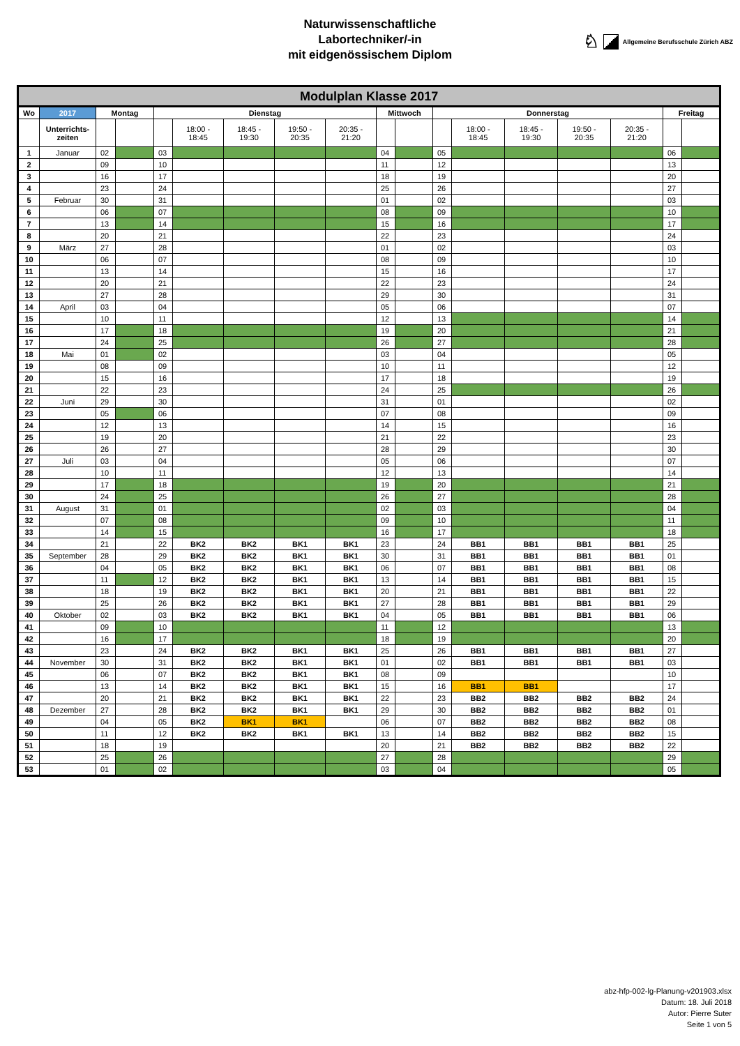Naturwissenschaftliche
Labortechniker/-in
mit eidgenössischem Diplom
♘ Allgemeine Berufsschule Zürich ABZ
| Modulplan Klasse 2017 | | | | | | | | | | | | | | | | | |
| --- | --- | --- | --- | --- | --- | --- | --- | --- | --- | --- | --- | --- | --- | --- | --- | --- | --- |
| Wo | 2017 | Montag | | Dienstag | | | | | Mittwoch | | Donnerstag | | | | | Freitag | |
| | Unterrichts- zeiten | | | | 18:00 - 18:45 | 18:45 - 19:30 | 19:50 - 20:35 | 20:35 - 21:20 | | | | 18:00 - 18:45 | 18:45 - 19:30 | 19:50 - 20:35 | 20:35 - 21:20 | | |
| 1 | Januar | 02 | | 03 | | | | | 04 | | 05 | | | | | 06 | |
| 2 | | 09 | | 10 | | | | | 11 | | 12 | | | | | 13 | |
| 3 | | 16 | | 17 | | | | | 18 | | 19 | | | | | 20 | |
| 4 | | 23 | | 24 | | | | | 25 | | 26 | | | | | 27 | |
| 5 | Februar | 30 | | 31 | | | | | 01 | | 02 | | | | | 03 | |
| 6 | | 06 | | 07 | | | | | 08 | | 09 | | | | | 10 | |
| 7 | | 13 | | 14 | | | | | 15 | | 16 | | | | | 17 | |
| 8 | | 20 | | 21 | | | | | 22 | | 23 | | | | | 24 | |
| 9 | März | 27 | | 28 | | | | | 01 | | 02 | | | | | 03 | |
| 10 | | 06 | | 07 | | | | | 08 | | 09 | | | | | 10 | |
| 11 | | 13 | | 14 | | | | | 15 | | 16 | | | | | 17 | |
| 12 | | 20 | | 21 | | | | | 22 | | 23 | | | | | 24 | |
| 13 | | 27 | | 28 | | | | | 29 | | 30 | | | | | 31 | |
| 14 | April | 03 | | 04 | | | | | 05 | | 06 | | | | | 07 | |
| 15 | | 10 | | 11 | | | | | 12 | | 13 | | | | | 14 | |
| 16 | | 17 | | 18 | | | | | 19 | | 20 | | | | | 21 | |
| 17 | | 24 | | 25 | | | | | 26 | | 27 | | | | | 28 | |
| 18 | Mai | 01 | | 02 | | | | | 03 | | 04 | | | | | 05 | |
| 19 | | 08 | | 09 | | | | | 10 | | 11 | | | | | 12 | |
| 20 | | 15 | | 16 | | | | | 17 | | 18 | | | | | 19 | |
| 21 | | 22 | | 23 | | | | | 24 | | 25 | | | | | 26 | |
| 22 | Juni | 29 | | 30 | | | | | 31 | | 01 | | | | | 02 | |
| 23 | | 05 | | 06 | | | | | 07 | | 08 | | | | | 09 | |
| 24 | | 12 | | 13 | | | | | 14 | | 15 | | | | | 16 | |
| 25 | | 19 | | 20 | | | | | 21 | | 22 | | | | | 23 | |
| 26 | | 26 | | 27 | | | | | 28 | | 29 | | | | | 30 | |
| 27 | Juli | 03 | | 04 | | | | | 05 | | 06 | | | | | 07 | |
| 28 | | 10 | | 11 | | | | | 12 | | 13 | | | | | 14 | |
| 29 | | 17 | | 18 | | | | | 19 | | 20 | | | | | 21 | |
| 30 | | 24 | | 25 | | | | | 26 | | 27 | | | | | 28 | |
| 31 | August | 31 | | 01 | | | | | 02 | | 03 | | | | | 04 | |
| 32 | | 07 | | 08 | | | | | 09 | | 10 | | | | | 11 | |
| 33 | | 14 | | 15 | | | | | 16 | | 17 | | | | | 18 | |
| 34 | | 21 | | 22 | BK2 | BK2 | BK1 | BK1 | 23 | | 24 | BB1 | BB1 | BB1 | BB1 | 25 | |
| 35 | September | 28 | | 29 | BK2 | BK2 | BK1 | BK1 | 30 | | 31 | BB1 | BB1 | BB1 | BB1 | 01 | |
| 36 | | 04 | | 05 | BK2 | BK2 | BK1 | BK1 | 06 | | 07 | BB1 | BB1 | BB1 | BB1 | 08 | |
| 37 | | 11 | | 12 | BK2 | BK2 | BK1 | BK1 | 13 | | 14 | BB1 | BB1 | BB1 | BB1 | 15 | |
| 38 | | 18 | | 19 | BK2 | BK2 | BK1 | BK1 | 20 | | 21 | BB1 | BB1 | BB1 | BB1 | 22 | |
| 39 | | 25 | | 26 | BK2 | BK2 | BK1 | BK1 | 27 | | 28 | BB1 | BB1 | BB1 | BB1 | 29 | |
| 40 | Oktober | 02 | | 03 | BK2 | BK2 | BK1 | BK1 | 04 | | 05 | BB1 | BB1 | BB1 | BB1 | 06 | |
| 41 | | 09 | | 10 | | | | | 11 | | 12 | | | | | 13 | |
| 42 | | 16 | | 17 | | | | | 18 | | 19 | | | | | 20 | |
| 43 | | 23 | | 24 | BK2 | BK2 | BK1 | BK1 | 25 | | 26 | BB1 | BB1 | BB1 | BB1 | 27 | |
| 44 | November | 30 | | 31 | BK2 | BK2 | BK1 | BK1 | 01 | | 02 | BB1 | BB1 | BB1 | BB1 | 03 | |
| 45 | | 06 | | 07 | BK2 | BK2 | BK1 | BK1 | 08 | | 09 | | | | | 10 | |
| 46 | | 13 | | 14 | BK2 | BK2 | BK1 | BK1 | 15 | | 16 | BB1 | BB1 | | | 17 | |
| 47 | | 20 | | 21 | BK2 | BK2 | BK1 | BK1 | 22 | | 23 | BB2 | BB2 | BB2 | BB2 | 24 | |
| 48 | Dezember | 27 | | 28 | BK2 | BK2 | BK1 | BK1 | 29 | | 30 | BB2 | BB2 | BB2 | BB2 | 01 | |
| 49 | | 04 | | 05 | BK2 | BK1 | BK1 | | 06 | | 07 | BB2 | BB2 | BB2 | BB2 | 08 | |
| 50 | | 11 | | 12 | BK2 | BK2 | BK1 | BK1 | 13 | | 14 | BB2 | BB2 | BB2 | BB2 | 15 | |
| 51 | | 18 | | 19 | | | | | 20 | | 21 | BB2 | BB2 | BB2 | BB2 | 22 | |
| 52 | | 25 | | 26 | | | | | 27 | | 28 | | | | | 29 | |
| 53 | | 01 | | 02 | | | | | 03 | | 04 | | | | | 05 | |
abz-hfp-002-lg-Planung-v201903.xlsx
Datum: 18. Juli 2018
Autor: Pierre Suter
Seite 1 von 5